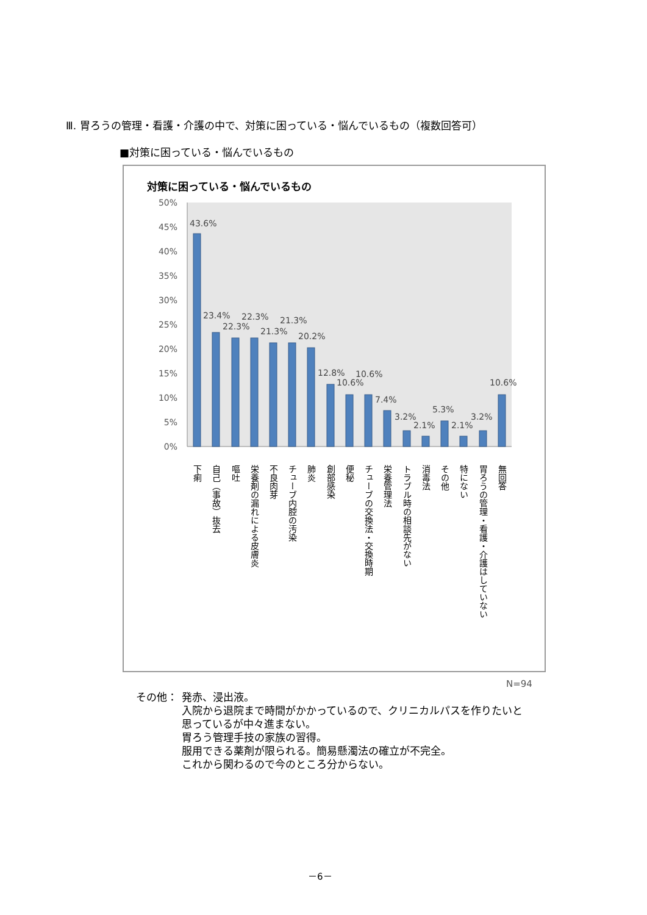Ⅲ. 胃ろうの管理・看護・介護の中で、対策に困っている・悩んでいるもの（複数回答可）
■対策に困っている・悩んでいるもの
対策に困っている・悩んでいるもの
50%
45%
40%
35%
30%
25%
20%
15%
10%
5%
0%
43.6%
23.4%
22.3%
22.3%
21.3%
21.3%
20.2%
12.8%
10.6%
10.6%
7.4%
3.2%
2.1%
5.3%
2.1%
3.2%
10.6%
下痢
自己（事故）抜去
嘔吐
栄養剤の漏れによる皮膚炎
不良肉芽
チューブ内腔の汚染
肺炎
創部感染
便秘
チューブの交換法・交換時期
栄養管理法
トラブル時の相談先がない
消毒法
その他
特にない
胃ろうの管理・看護・介護はしていない
無回答
N=94
その他： 発赤、浸出液。
入院から退院まで時間がかかっているので、クリニカルパスを作りたいと
思っているが中々進まない。
胃ろう管理手技の家族の習得。
服用できる薬剤が限られる。簡易懸濁法の確立が不完全。
これから関わるので今のところ分からない。
－6－